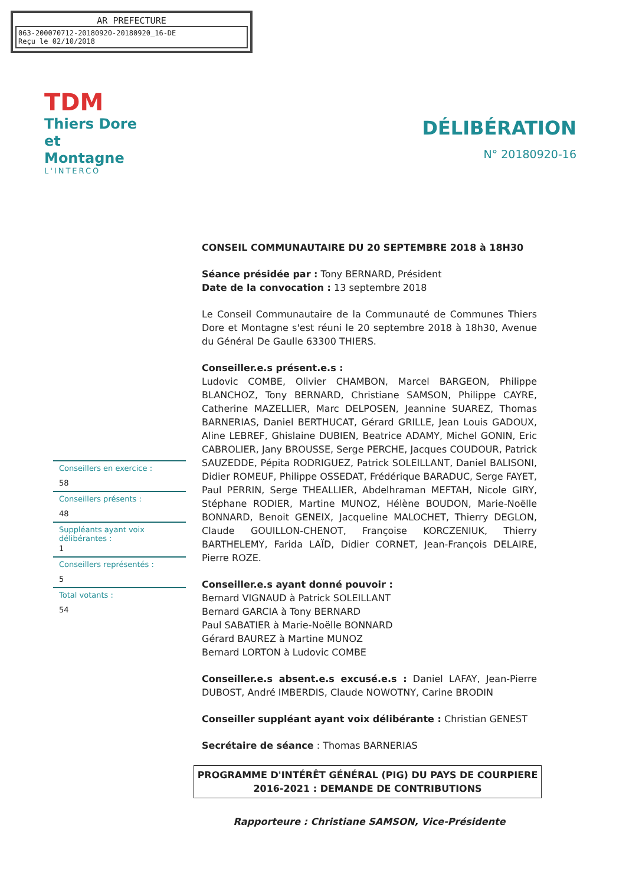AR PREFECTURE
063-200070712-20180920-20180920_16-DE
Reçu le 02/10/2018
TDM
Thiers Dore
et Montagne
L'INTERCO
DÉLIBÉRATION
N° 20180920-16
Conseillers en exercice :
58
Conseillers présents :
48
Suppléants ayant voix délibérantes :
1
Conseillers représentés :
5
Total votants :
54
CONSEIL COMMUNAUTAIRE DU 20 SEPTEMBRE 2018 à 18H30
Séance présidée par : Tony BERNARD, Président
Date de la convocation : 13 septembre 2018
Le Conseil Communautaire de la Communauté de Communes Thiers Dore et Montagne s'est réuni le 20 septembre 2018 à 18h30, Avenue du Général De Gaulle 63300 THIERS.
Conseiller.e.s présent.e.s :
Ludovic COMBE, Olivier CHAMBON, Marcel BARGEON, Philippe BLANCHOZ, Tony BERNARD, Christiane SAMSON, Philippe CAYRE, Catherine MAZELLIER, Marc DELPOSEN, Jeannine SUAREZ, Thomas BARNERIAS, Daniel BERTHUCAT, Gérard GRILLE, Jean Louis GADOUX, Aline LEBREF, Ghislaine DUBIEN, Beatrice ADAMY, Michel GONIN, Eric CABROLIER, Jany BROUSSE, Serge PERCHE, Jacques COUDOUR, Patrick SAUZEDDE, Pépita RODRIGUEZ, Patrick SOLEILLANT, Daniel BALISONI, Didier ROMEUF, Philippe OSSEDAT, Frédérique BARADUC, Serge FAYET, Paul PERRIN, Serge THEALLIER, Abdelhraman MEFTAH, Nicole GIRY, Stéphane RODIER, Martine MUNOZ, Hélène BOUDON, Marie-Noëlle BONNARD, Benoit GENEIX, Jacqueline MALOCHET, Thierry DEGLON, Claude GOUILLON-CHENOT, Françoise KORCZENIUK, Thierry BARTHELEMY, Farida LAÏD, Didier CORNET, Jean-François DELAIRE, Pierre ROZE.
Conseiller.e.s ayant donné pouvoir :
Bernard VIGNAUD à Patrick SOLEILLANT
Bernard GARCIA à Tony BERNARD
Paul SABATIER à Marie-Noëlle BONNARD
Gérard BAUREZ à Martine MUNOZ
Bernard LORTON à Ludovic COMBE
Conseiller.e.s absent.e.s excusé.e.s : Daniel LAFAY, Jean-Pierre DUBOST, André IMBERDIS, Claude NOWOTNY, Carine BRODIN
Conseiller suppléant ayant voix délibérante : Christian GENEST
Secrétaire de séance : Thomas BARNERIAS
PROGRAMME D'INTÉRÊT GÉNÉRAL (PIG) DU PAYS DE COURPIERE
2016-2021 : DEMANDE DE CONTRIBUTIONS
Rapporteure : Christiane SAMSON, Vice-Présidente